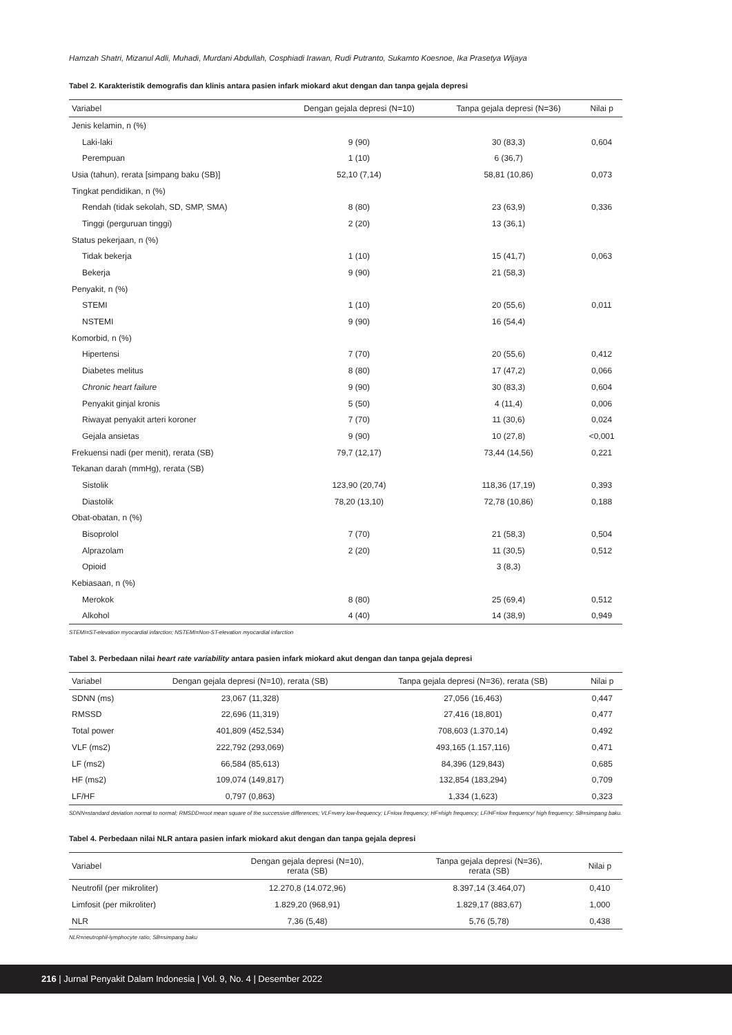Hamzah Shatri, Mizanul Adli, Muhadi, Murdani Abdullah, Cosphiadi Irawan, Rudi Putranto, Sukamto Koesnoe, Ika Prasetya Wijaya
Tabel 2. Karakteristik demografis dan klinis antara pasien infark miokard akut dengan dan tanpa gejala depresi
| Variabel | Dengan gejala depresi (N=10) | Tanpa gejala depresi (N=36) | Nilai p |
| --- | --- | --- | --- |
| Jenis kelamin, n (%) | | | |
| Laki-laki | 9 (90) | 30 (83,3) | 0,604 |
| Perempuan | 1 (10) | 6 (36,7) | |
| Usia (tahun), rerata [simpang baku (SB)] | 52,10 (7,14) | 58,81 (10,86) | 0,073 |
| Tingkat pendidikan, n (%) | | | |
| Rendah (tidak sekolah, SD, SMP, SMA) | 8 (80) | 23 (63,9) | 0,336 |
| Tinggi (perguruan tinggi) | 2 (20) | 13 (36,1) | |
| Status pekerjaan, n (%) | | | |
| Tidak bekerja | 1 (10) | 15 (41,7) | 0,063 |
| Bekerja | 9 (90) | 21 (58,3) | |
| Penyakit, n (%) | | | |
| STEMI | 1 (10) | 20 (55,6) | 0,011 |
| NSTEMI | 9 (90) | 16 (54,4) | |
| Komorbid, n (%) | | | |
| Hipertensi | 7 (70) | 20 (55,6) | 0,412 |
| Diabetes melitus | 8 (80) | 17 (47,2) | 0,066 |
| Chronic heart failure | 9 (90) | 30 (83,3) | 0,604 |
| Penyakit ginjal kronis | 5 (50) | 4 (11,4) | 0,006 |
| Riwayat penyakit arteri koroner | 7 (70) | 11 (30,6) | 0,024 |
| Gejala ansietas | 9 (90) | 10 (27,8) | <0,001 |
| Frekuensi nadi (per menit), rerata (SB) | 79,7 (12,17) | 73,44 (14,56) | 0,221 |
| Tekanan darah (mmHg), rerata (SB) | | | |
| Sistolik | 123,90 (20,74) | 118,36 (17,19) | 0,393 |
| Diastolik | 78,20 (13,10) | 72,78 (10,86) | 0,188 |
| Obat-obatan, n (%) | | | |
| Bisoprolol | 7 (70) | 21 (58,3) | 0,504 |
| Alprazolam | 2 (20) | 11 (30,5) | 0,512 |
| Opioid | | 3 (8,3) | |
| Kebiasaan, n (%) | | | |
| Merokok | 8 (80) | 25 (69,4) | 0,512 |
| Alkohol | 4 (40) | 14 (38,9) | 0,949 |
STEMI=ST-elevation myocardial infarction; NSTEMI=Non-ST-elevation myocardial infarction
Tabel 3. Perbedaan nilai heart rate variability antara pasien infark miokard akut dengan dan tanpa gejala depresi
| Variabel | Dengan gejala depresi (N=10), rerata (SB) | Tanpa gejala depresi (N=36), rerata (SB) | Nilai p |
| --- | --- | --- | --- |
| SDNN (ms) | 23,067 (11,328) | 27,056 (16,463) | 0,447 |
| RMSSD | 22,696 (11,319) | 27,416 (18,801) | 0,477 |
| Total power | 401,809 (452,534) | 708,603 (1.370,14) | 0,492 |
| VLF (ms2) | 222,792 (293,069) | 493,165 (1.157,116) | 0,471 |
| LF (ms2) | 66,584 (85,613) | 84,396 (129,843) | 0,685 |
| HF (ms2) | 109,074 (149,817) | 132,854 (183,294) | 0,709 |
| LF/HF | 0,797 (0,863) | 1,334 (1,623) | 0,323 |
SDNN=standard deviation normal to normal; RMSDD=root mean square of the successive differences; VLF=very low-frequency; LF=low frequency; HF=high frequency; LF/HF=low frequency/ high frequency; SB=simpang baku.
Tabel 4. Perbedaan nilai NLR antara pasien infark miokard akut dengan dan tanpa gejala depresi
| Variabel | Dengan gejala depresi (N=10), rerata (SB) | Tanpa gejala depresi (N=36), rerata (SB) | Nilai p |
| --- | --- | --- | --- |
| Neutrofil (per mikroliter) | 12.270,8 (14.072,96) | 8.397,14 (3.464,07) | 0,410 |
| Limfosit (per mikroliter) | 1.829,20 (968,91) | 1.829,17 (883,67) | 1,000 |
| NLR | 7,36 (5,48) | 5,76 (5,78) | 0,438 |
NLR=neutrophil-lymphocyte ratio; SB=simpang baku
216 | Jurnal Penyakit Dalam Indonesia | Vol. 9, No. 4 | Desember 2022